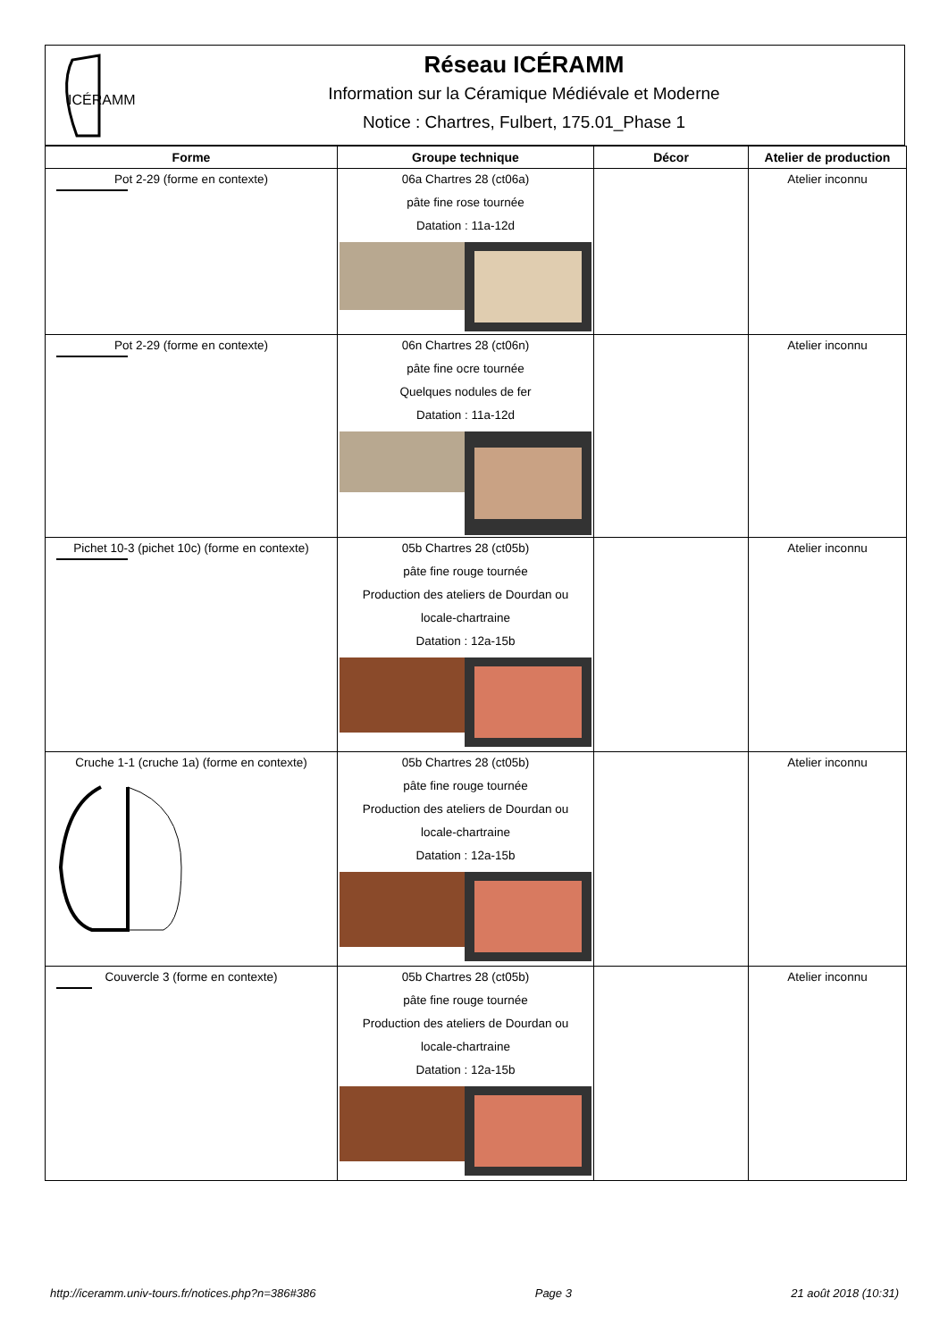ICÉRAMM
Réseau ICÉRAMM
Information sur la Céramique Médiévale et Moderne
Notice : Chartres, Fulbert, 175.01_Phase 1
| Forme | Groupe technique | Décor | Atelier de production |
| --- | --- | --- | --- |
| Pot 2-29 (forme en contexte) | 06a Chartres 28 (ct06a) pâte fine rose tournée Datation : 11a-12d | | Atelier inconnu |
| Pot 2-29 (forme en contexte) | 06n Chartres 28 (ct06n) pâte fine ocre tournée Quelques nodules de fer Datation : 11a-12d | | Atelier inconnu |
| Pichet 10-3 (pichet 10c) (forme en contexte) | 05b Chartres 28 (ct05b) pâte fine rouge tournée Production des ateliers de Dourdan ou locale-chartraine Datation : 12a-15b | | Atelier inconnu |
| Cruche 1-1 (cruche 1a) (forme en contexte) | 05b Chartres 28 (ct05b) pâte fine rouge tournée Production des ateliers de Dourdan ou locale-chartraine Datation : 12a-15b | | Atelier inconnu |
| Couvercle 3 (forme en contexte) | 05b Chartres 28 (ct05b) pâte fine rouge tournée Production des ateliers de Dourdan ou locale-chartraine Datation : 12a-15b | | Atelier inconnu |
http://iceramm.univ-tours.fr/notices.php?n=386#386 Page 3 21 août 2018 (10:31)